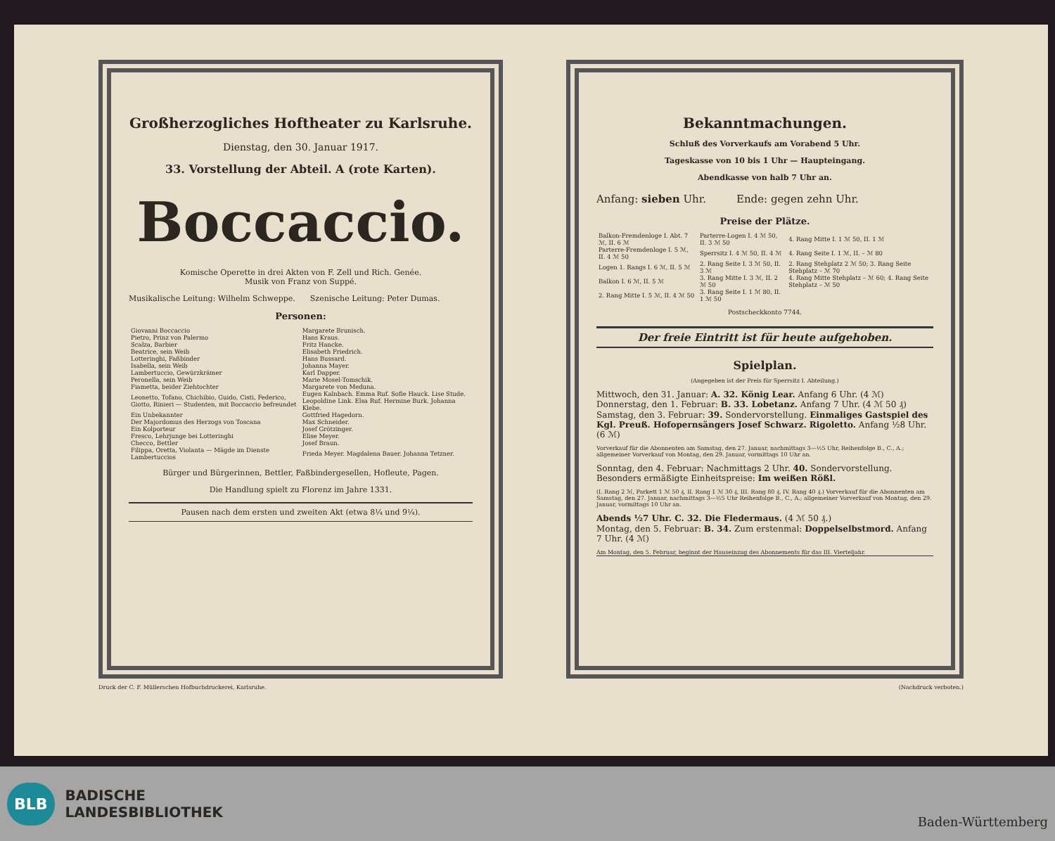Großherzogliches Hoftheater zu Karlsruhe.
Dienstag, den 30. Januar 1917.
33. Vorstellung der Abteil. A (rote Karten).
Boccaccio.
Komische Operette in drei Akten von F. Zell und Rich. Genée.
Musik von Franz von Suppé.
Musikalische Leitung: Wilhelm Schweppe. Szenische Leitung: Peter Dumas.
Personen:
| Giovanni Boccaccio | Margarete Brunisch. |
| Pietro, Prinz von Palermo | Hans Kraus. |
| Scalza, Barbier | Fritz Hancke. |
| Beatrice, sein Weib | Elisabeth Friedrich. |
| Lotteringhi, Faßbinder | Hans Bussard. |
| Isabella, sein Weib | Johanna Mayer. |
| Lambertuccio, Gewürzkrämer | Karl Dapper. |
| Peronella, sein Weib | Marie Mosel-Tomschik. |
| Fiametta, beider Ziehtochter | Margarete von Meduna. |
| Leonetto, Tofano, Chichibio, Guido, Cisti, Federico, Giotto, Rinieri — Studenten, mit Boccaccio befreundet | Eugen Kalnbach. Emma Ruf. Sofie Hauck. Lise Stude. Leopoldine Link. Elsa Ruf. Hermine Burk. Johanna Klebe. |
| Ein Unbekannter | Gottfried Hagedorn. |
| Der Majordomus des Herzogs von Toscana | Max Schneider. |
| Ein Kolporteur | Josef Grötzinger. |
| Fresco, Lehrjunge bei Lotteringhi | Elise Meyer. |
| Checco, Bettler | Josef Braun. |
| Filippa, Oretta, Violanta — Mägde im Dienste Lambertuccios | Frieda Meyer. Magdalena Bauer. Johanna Tetzner. |
Bürger und Bürgerinnen, Bettler, Faßbindergesellen, Hofleute, Pagen.
Die Handlung spielt zu Florenz im Jahre 1331.
Pausen nach dem ersten und zweiten Akt (etwa 8¼ und 9¼).
Druck der C. F. Müllerschen Hofbuchdruckerei, Karlsruhe.
Bekanntmachungen.
Schluß des Vorverkaufs am Vorabend 5 Uhr.
Tageskasse von 10 bis 1 Uhr — Haupteingang.
Abendkasse von halb 7 Uhr an.
Anfang: sieben Uhr. Ende: gegen zehn Uhr.
Preise der Plätze.
| Balkon-Fremdenloge I. Abt. 7 ℳ, II. 6 ℳ | Parterre-Logen I. 4 ℳ 50, II. 3 ℳ 50 | 4. Rang Mitte I. 1 ℳ 50, II. 1 ℳ |
| Parterre-Fremdenloge I. 5 ℳ, II. 4 ℳ 50 | Sperrsitz I. 4 ℳ 50, II. 4 ℳ | 4. Rang Seite I. 1 ℳ, II. – ℳ 80 |
| Logen 1. Rangs I. 6 ℳ, II. 5 ℳ | 2. Rang Seite I. 3 ℳ 50, II. 3 ℳ | 2. Rang Stehplatz 2 ℳ 50; 3. Rang Seite Stehplatz – ℳ 70 |
| Balkon I. 6 ℳ, II. 5 ℳ | 3. Rang Mitte I. 3 ℳ, II. 2 ℳ 50 | 4. Rang Mitte Stehplatz – ℳ 60; 4. Rang Seite Stehplatz – ℳ 50 |
| 2. Rang Mitte I. 5 ℳ, II. 4 ℳ 50 | 3. Rang Seite I. 1 ℳ 80, II. 1 ℳ 50 | |
Postscheckkonto 7744.
Der freie Eintritt ist für heute aufgehoben.
Spielplan.
(Angegeben ist der Preis für Sperrsitz I. Abteilung.)
Mittwoch, den 31. Januar: A. 32. König Lear. Anfang 6 Uhr. (4 ℳ)
Donnerstag, den 1. Februar: B. 33. Lobetanz. Anfang 7 Uhr. (4 ℳ 50 ₰)
Samstag, den 3. Februar: 39. Sondervorstellung. Einmaliges Gastspiel des Kgl. Preuß. Hofopernsängers Josef Schwarz. Rigoletto. Anfang ½8 Uhr. (6 ℳ)
Vorverkauf für die Abonnenten am Samstag, den 27. Januar, nachmittags 3—½5 Uhr, Reihenfolge B., C., A.; allgemeiner Vorverkauf von Montag, den 29. Januar, vormittags 10 Uhr an.
Sonntag, den 4. Februar: Nachmittags 2 Uhr. 40. Sondervorstellung. Besonders ermäßigte Einheitspreise: Im weißen Rößl.
(I. Rang 2 ℳ, Parkett 1 ℳ 50 ₰, II. Rang 1 ℳ 30 ₰, III. Rang 80 ₰, IV. Rang 40 ₰.) Vorverkauf für die Abonnenten am Samstag, den 27. Januar, nachmittags 3—½5 Uhr Reihenfolge B., C., A.; allgemeiner Vorverkauf von Montag, den 29. Januar, vormittags 10 Uhr an.
Abends ½7 Uhr. C. 32. Die Fledermaus. (4 ℳ 50 ₰.)
Montag, den 5. Februar: B. 34. Zum erstenmal: Doppelselbstmord. Anfang 7 Uhr. (4 ℳ)
Am Montag, den 5. Februar, beginnt der Hauseinzug des Abonnements für das III. Vierteljahr.
(Nachdruck verboten.)
BLB BADISCHE
LANDESBIBLIOTHEK
Baden-Württemberg